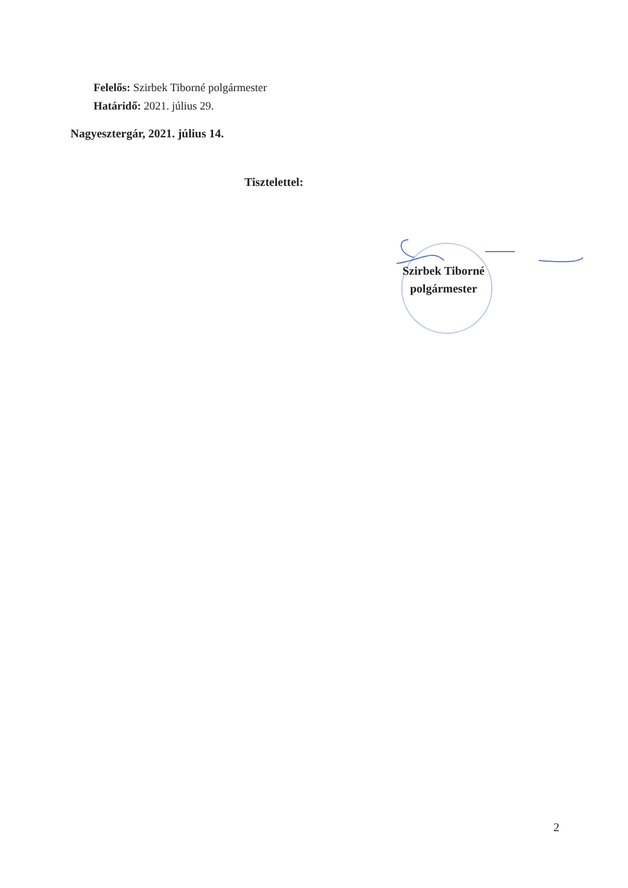Felelős: Szirbek Tiborné polgármester
Határidő: 2021. július 29.
Nagyesztergár, 2021. július 14.
Tisztelettel:
Szirbek Tiborné
polgármester
2